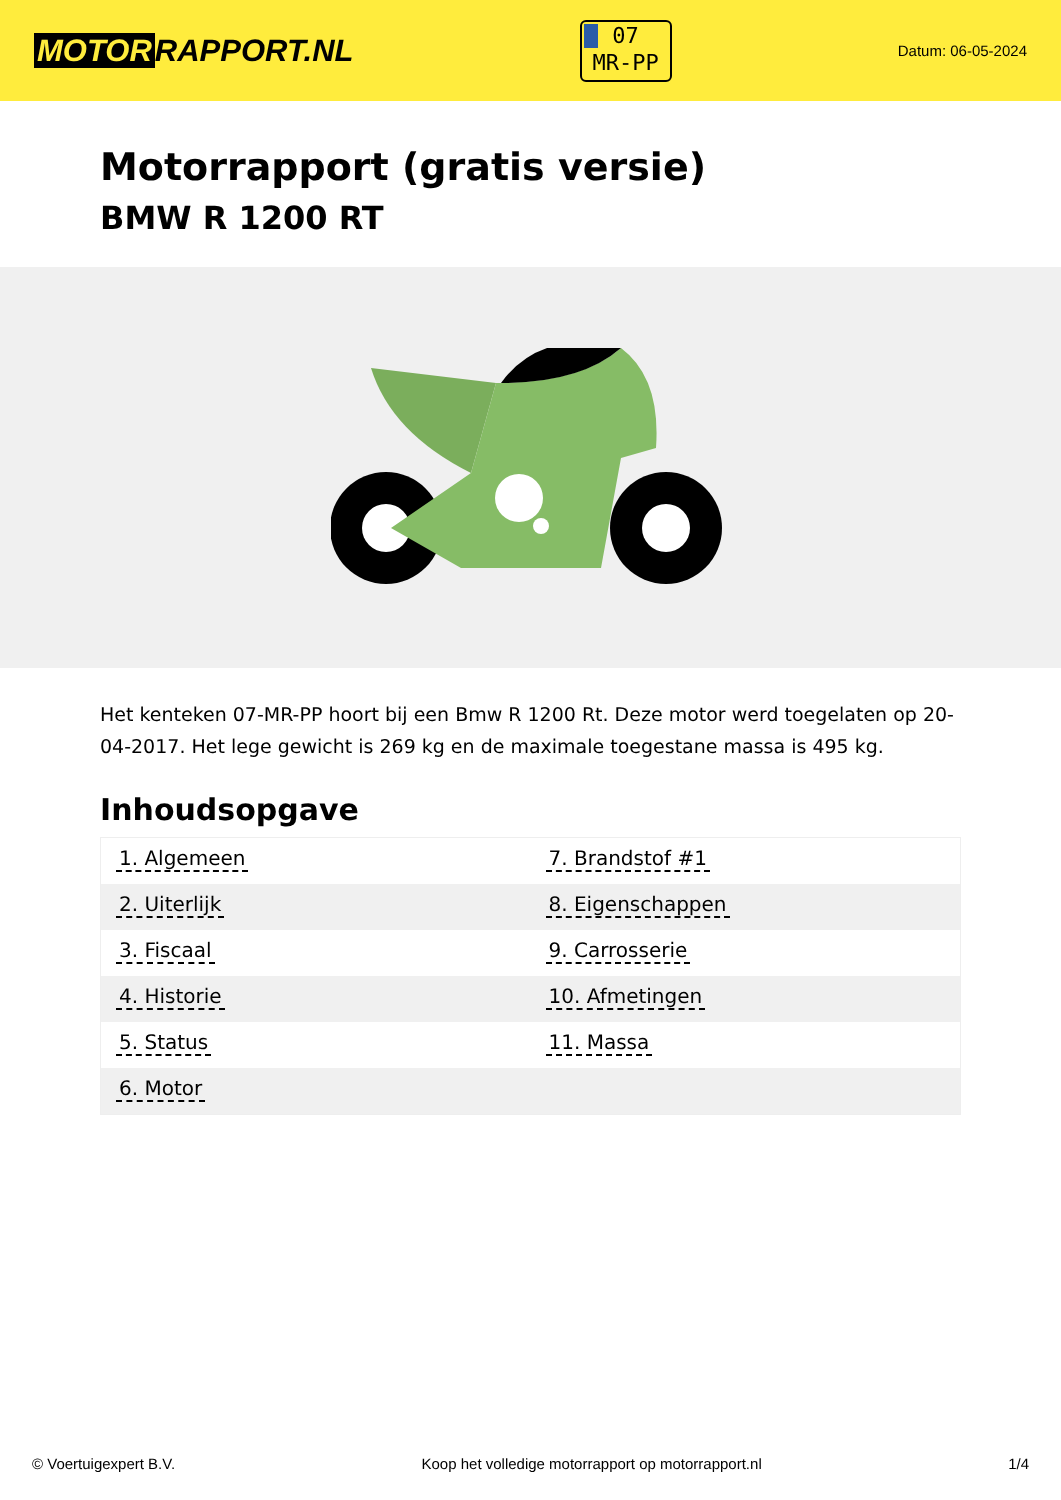MOTOR RAPPORT.NL
07
MR-PP
Datum: 06-05-2024
Motorrapport (gratis versie)
BMW R 1200 RT
Het kenteken 07-MR-PP hoort bij een Bmw R 1200 Rt. Deze motor werd toegelaten op 20-04-2017. Het lege gewicht is 269 kg en de maximale toegestane massa is 495 kg.
Inhoudsopgave
| 1. Algemeen | 7. Brandstof #1 |
| 2. Uiterlijk | 8. Eigenschappen |
| 3. Fiscaal | 9. Carrosserie |
| 4. Historie | 10. Afmetingen |
| 5. Status | 11. Massa |
| 6. Motor | |
© Voertuigexpert B.V. Koop het volledige motorrapport op motorrapport.nl 1/4